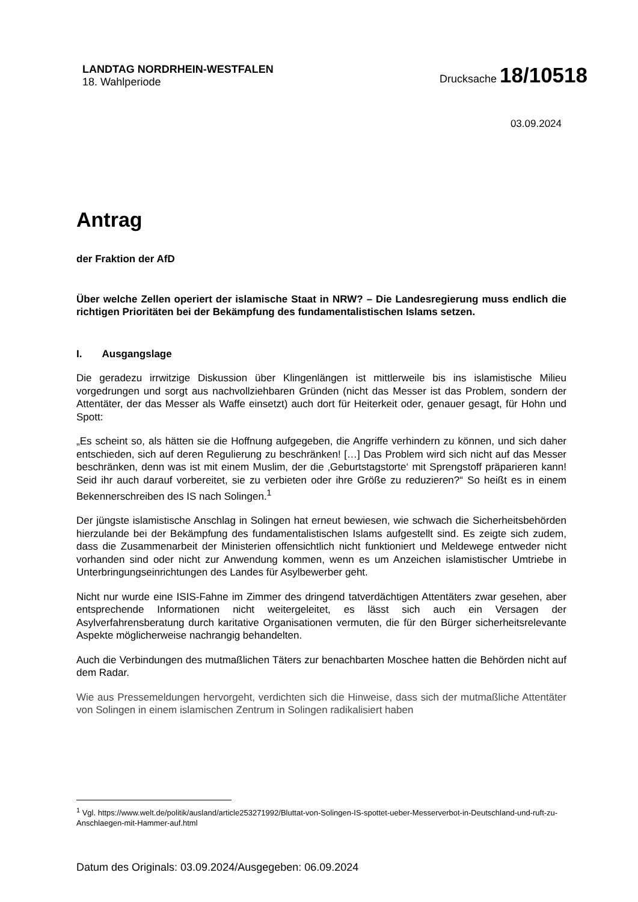LANDTAG NORDRHEIN-WESTFALEN
18. Wahlperiode
Drucksache 18/10518
03.09.2024
Antrag
der Fraktion der AfD
Über welche Zellen operiert der islamische Staat in NRW? – Die Landesregierung muss endlich die richtigen Prioritäten bei der Bekämpfung des fundamentalistischen Islams setzen.
I. Ausgangslage
Die geradezu irrwitzige Diskussion über Klingenlängen ist mittlerweile bis ins islamistische Milieu vorgedrungen und sorgt aus nachvollziehbaren Gründen (nicht das Messer ist das Problem, sondern der Attentäter, der das Messer als Waffe einsetzt) auch dort für Heiterkeit oder, genauer gesagt, für Hohn und Spott:
„Es scheint so, als hätten sie die Hoffnung aufgegeben, die Angriffe verhindern zu können, und sich daher entschieden, sich auf deren Regulierung zu beschränken! […] Das Problem wird sich nicht auf das Messer beschränken, denn was ist mit einem Muslim, der die ‚Geburtstagstorte‘ mit Sprengstoff präparieren kann! Seid ihr auch darauf vorbereitet, sie zu verbieten oder ihre Größe zu reduzieren?“ So heißt es in einem Bekennerschreiben des IS nach Solingen.<sup>1</sup>
Der jüngste islamistische Anschlag in Solingen hat erneut bewiesen, wie schwach die Sicherheitsbehörden hierzulande bei der Bekämpfung des fundamentalistischen Islams aufgestellt sind. Es zeigte sich zudem, dass die Zusammenarbeit der Ministerien offensichtlich nicht funktioniert und Meldewege entweder nicht vorhanden sind oder nicht zur Anwendung kommen, wenn es um Anzeichen islamistischer Umtriebe in Unterbringungseinrichtungen des Landes für Asylbewerber geht.
Nicht nur wurde eine ISIS-Fahne im Zimmer des dringend tatverdächtigen Attentäters zwar gesehen, aber entsprechende Informationen nicht weitergeleitet, es lässt sich auch ein Versagen der Asylverfahrensberatung durch karitative Organisationen vermuten, die für den Bürger sicherheitsrelevante Aspekte möglicherweise nachrangig behandelten.
Auch die Verbindungen des mutmaßlichen Täters zur benachbarten Moschee hatten die Behörden nicht auf dem Radar.
Wie aus Pressemeldungen hervorgeht, verdichten sich die Hinweise, dass sich der mutmaßliche Attentäter von Solingen in einem islamischen Zentrum in Solingen radikalisiert haben
<sup>1</sup> Vgl. https://www.welt.de/politik/ausland/article253271992/Bluttat-von-Solingen-IS-spottet-ueber-Messerverbot-in-Deutschland-und-ruft-zu-Anschlaegen-mit-Hammer-auf.html
Datum des Originals: 03.09.2024/Ausgegeben: 06.09.2024